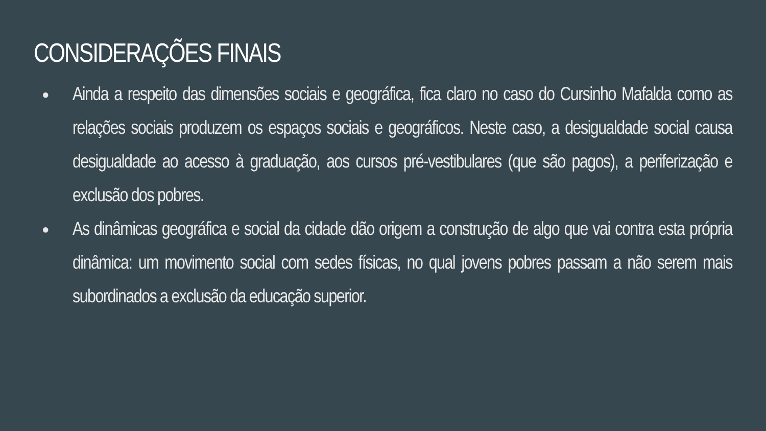CONSIDERAÇÕES FINAIS
● Ainda a respeito das dimensões sociais e geográfica, fica claro no caso do Cursinho Mafalda como as relações sociais produzem os espaços sociais e geográficos. Neste caso, a desigualdade social causa desigualdade ao acesso à graduação, aos cursos pré-vestibulares (que são pagos), a periferização e exclusão dos pobres.
● As dinâmicas geográfica e social da cidade dão origem a construção de algo que vai contra esta própria dinâmica: um movimento social com sedes físicas, no qual jovens pobres passam a não serem mais subordinados a exclusão da educação superior.